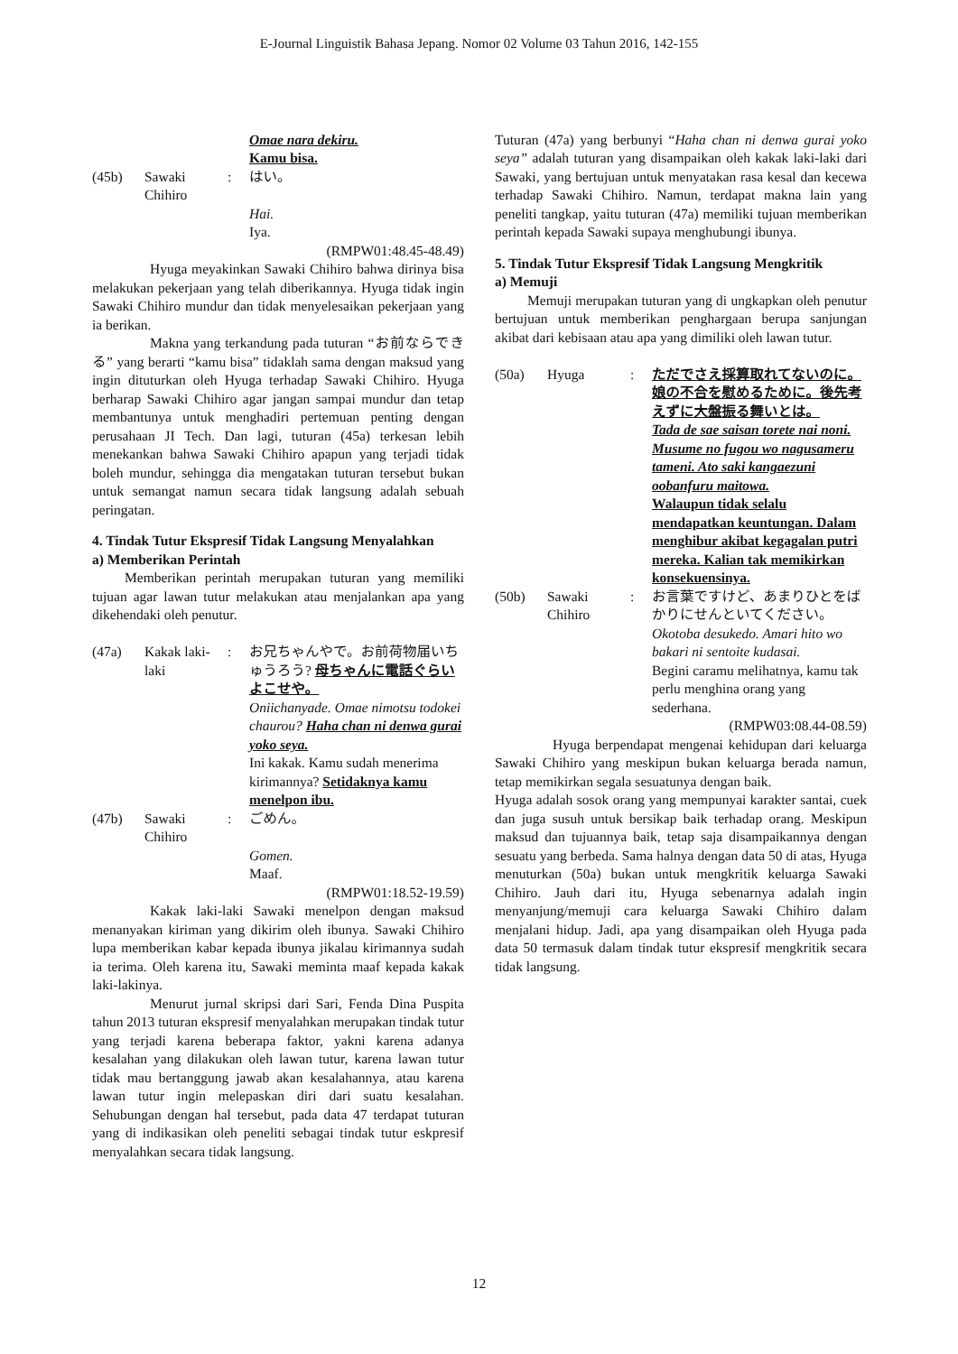E-Journal Linguistik Bahasa Jepang. Nomor 02 Volume 03 Tahun 2016, 142-155
Omae nara dekiru.
Kamu bisa.
(45b)
Sawaki Chihiro
:
はい。
Hai.
Iya.
(RMPW01:48.45-48.49)
Hyuga meyakinkan Sawaki Chihiro bahwa dirinya bisa melakukan pekerjaan yang telah diberikannya. Hyuga tidak ingin Sawaki Chihiro mundur dan tidak menyelesaikan pekerjaan yang ia berikan.
Makna yang terkandung pada tuturan “お前ならできる” yang berarti “kamu bisa” tidaklah sama dengan maksud yang ingin dituturkan oleh Hyuga terhadap Sawaki Chihiro. Hyuga berharap Sawaki Chihiro agar jangan sampai mundur dan tetap membantunya untuk menghadiri pertemuan penting dengan perusahaan JI Tech. Dan lagi, tuturan (45a) terkesan lebih menekankan bahwa Sawaki Chihiro apapun yang terjadi tidak boleh mundur, sehingga dia mengatakan tuturan tersebut bukan untuk semangat namun secara tidak langsung adalah sebuah peringatan.
4. Tindak Tutur Ekspresif Tidak Langsung Menyalahkan
a) Memberikan Perintah
Memberikan perintah merupakan tuturan yang memiliki tujuan agar lawan tutur melakukan atau menjalankan apa yang dikehendaki oleh penutur.
(47a)
Kakak laki-laki
:
お兄ちゃんやで。お前荷物届いちゅうろう? 母ちゃんに電話ぐらいよこせや。
Oniichanyade. Omae nimotsu todokei chaurou? Haha chan ni denwa gurai yoko seya.
Ini kakak. Kamu sudah menerima kirimannya? Setidaknya kamu menelpon ibu.
(47b)
Sawaki Chihiro
:
ごめん。
Gomen.
Maaf.
(RMPW01:18.52-19.59)
Kakak laki-laki Sawaki menelpon dengan maksud menanyakan kiriman yang dikirim oleh ibunya. Sawaki Chihiro lupa memberikan kabar kepada ibunya jikalau kirimannya sudah ia terima. Oleh karena itu, Sawaki meminta maaf kepada kakak laki-lakinya.
Menurut jurnal skripsi dari Sari, Fenda Dina Puspita tahun 2013 tuturan ekspresif menyalahkan merupakan tindak tutur yang terjadi karena beberapa faktor, yakni karena adanya kesalahan yang dilakukan oleh lawan tutur, karena lawan tutur tidak mau bertanggung jawab akan kesalahannya, atau karena lawan tutur ingin melepaskan diri dari suatu kesalahan. Sehubungan dengan hal tersebut, pada data 47 terdapat tuturan yang di indikasikan oleh peneliti sebagai tindak tutur eskpresif menyalahkan secara tidak langsung.
Tuturan (47a) yang berbunyi “Haha chan ni denwa gurai yoko seya” adalah tuturan yang disampaikan oleh kakak laki-laki dari Sawaki, yang bertujuan untuk menyatakan rasa kesal dan kecewa terhadap Sawaki Chihiro. Namun, terdapat makna lain yang peneliti tangkap, yaitu tuturan (47a) memiliki tujuan memberikan perintah kepada Sawaki supaya menghubungi ibunya.
5. Tindak Tutur Ekspresif Tidak Langsung Mengkritik
a) Memuji
Memuji merupakan tuturan yang di ungkapkan oleh penutur bertujuan untuk memberikan penghargaan berupa sanjungan akibat dari kebisaan atau apa yang dimiliki oleh lawan tutur.
(50a)
Hyuga
:
ただでさえ採算取れてないのに。娘の不合を慰めるために。後先考えずに大盤振る舞いとは。
Tada de sae saisan torete nai noni. Musume no fugou wo nagusameru tameni. Ato saki kangaezuni oobanfuru maitowa.
Walaupun tidak selalu mendapatkan keuntungan. Dalam menghibur akibat kegagalan putri mereka. Kalian tak memikirkan konsekuensinya.
(50b)
Sawaki Chihiro
:
お言葉ですけど、あまりひとをばかりにせんといてください。
Okotoba desukedo. Amari hito wo bakari ni sentoite kudasai.
Begini caramu melihatnya, kamu tak perlu menghina orang yang sederhana.
(RMPW03:08.44-08.59)
Hyuga berpendapat mengenai kehidupan dari keluarga Sawaki Chihiro yang meskipun bukan keluarga berada namun, tetap memikirkan segala sesuatunya dengan baik.
Hyuga adalah sosok orang yang mempunyai karakter santai, cuek dan juga susuh untuk bersikap baik terhadap orang. Meskipun maksud dan tujuannya baik, tetap saja disampaikannya dengan sesuatu yang berbeda. Sama halnya dengan data 50 di atas, Hyuga menuturkan (50a) bukan untuk mengkritik keluarga Sawaki Chihiro. Jauh dari itu, Hyuga sebenarnya adalah ingin menyanjung/memuji cara keluarga Sawaki Chihiro dalam menjalani hidup. Jadi, apa yang disampaikan oleh Hyuga pada data 50 termasuk dalam tindak tutur ekspresif mengkritik secara tidak langsung.
12